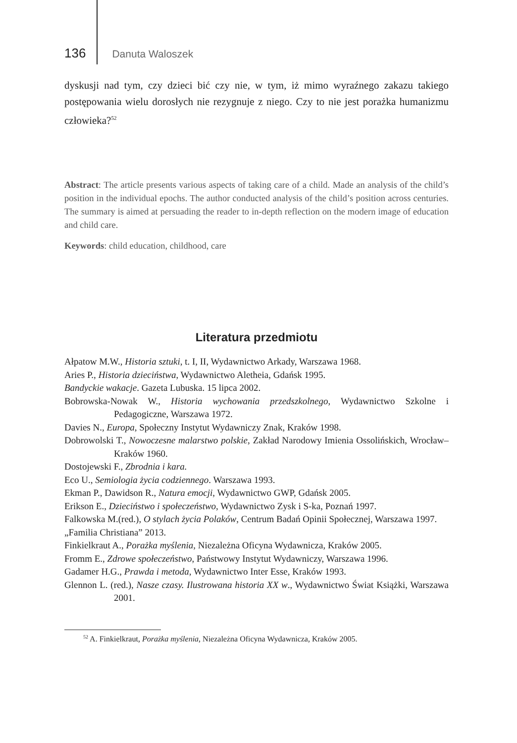136 Danuta Waloszek
dyskusji nad tym, czy dzieci bić czy nie, w tym, iż mimo wyraźnego zakazu takiego postępowania wielu dorosłych nie rezygnuje z niego. Czy to nie jest porażka humanizmu człowieka?<sup>52</sup>
Abstract: The article presents various aspects of taking care of a child. Made an analysis of the child’s position in the individual epochs. The author conducted analysis of the child’s position across centuries. The summary is aimed at persuading the reader to in-depth reflection on the modern image of education and child care.
Keywords: child education, childhood, care
Literatura przedmiotu
Ałpatow M.W., Historia sztuki, t. I, II, Wydawnictwo Arkady, Warszawa 1968.
Aries P., Historia dzieciństwa, Wydawnictwo Aletheia, Gdańsk 1995.
Bandyckie wakacje. Gazeta Lubuska. 15 lipca 2002.
Bobrowska-Nowak W., Historia wychowania przedszkolnego, Wydawnictwo Szkolne i Pedagogiczne, Warszawa 1972.
Davies N., Europa, Społeczny Instytut Wydawniczy Znak, Kraków 1998.
Dobrowolski T., Nowoczesne malarstwo polskie, Zakład Narodowy Imienia Ossolińskich, Wrocław–Kraków 1960.
Dostojewski F., Zbrodnia i kara.
Eco U., Semiologia życia codziennego. Warszawa 1993.
Ekman P., Dawidson R., Natura emocji, Wydawnictwo GWP, Gdańsk 2005.
Erikson E., Dzieciństwo i społeczeństwo, Wydawnictwo Zysk i S-ka, Poznań 1997.
Falkowska M.(red.), O stylach życia Polaków, Centrum Badań Opinii Społecznej, Warszawa 1997.
„Familia Christiana” 2013.
Finkielkraut A., Porażka myślenia, Niezależna Oficyna Wydawnicza, Kraków 2005.
Fromm E., Zdrowe społeczeństwo, Państwowy Instytut Wydawniczy, Warszawa 1996.
Gadamer H.G., Prawda i metoda, Wydawnictwo Inter Esse, Kraków 1993.
Glennon L. (red.), Nasze czasy. Ilustrowana historia XX w., Wydawnictwo Świat Książki, Warszawa 2001.
<sup>52</sup> A. Finkielkraut, Porażka myślenia, Niezależna Oficyna Wydawnicza, Kraków 2005.